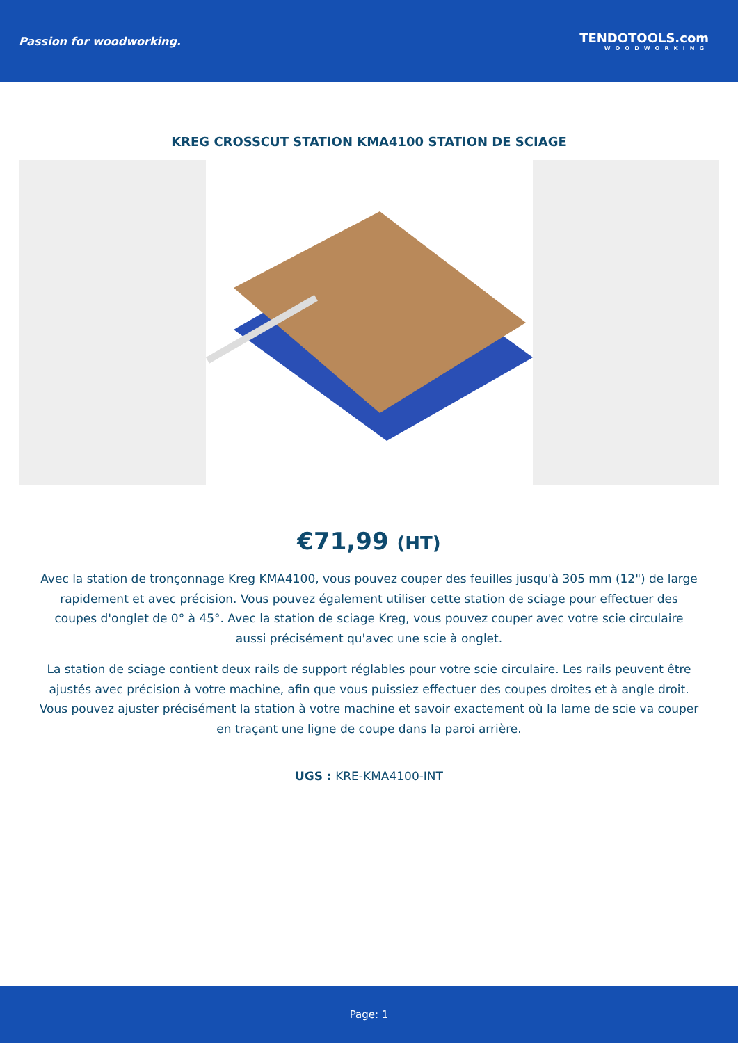Passion for woodworking. TENDOTOOLS.com
WOODWORKING
KREG CROSSCUT STATION KMA4100 STATION DE SCIAGE
€71,99 (HT)
Avec la station de tronçonnage Kreg KMA4100, vous pouvez couper des feuilles jusqu'à 305 mm (12") de large rapidement et avec précision. Vous pouvez également utiliser cette station de sciage pour effectuer des coupes d'onglet de 0° à 45°. Avec la station de sciage Kreg, vous pouvez couper avec votre scie circulaire aussi précisément qu'avec une scie à onglet.
La station de sciage contient deux rails de support réglables pour votre scie circulaire. Les rails peuvent être ajustés avec précision à votre machine, afin que vous puissiez effectuer des coupes droites et à angle droit. Vous pouvez ajuster précisément la station à votre machine et savoir exactement où la lame de scie va couper en traçant une ligne de coupe dans la paroi arrière.
UGS : KRE-KMA4100-INT
Page: 1